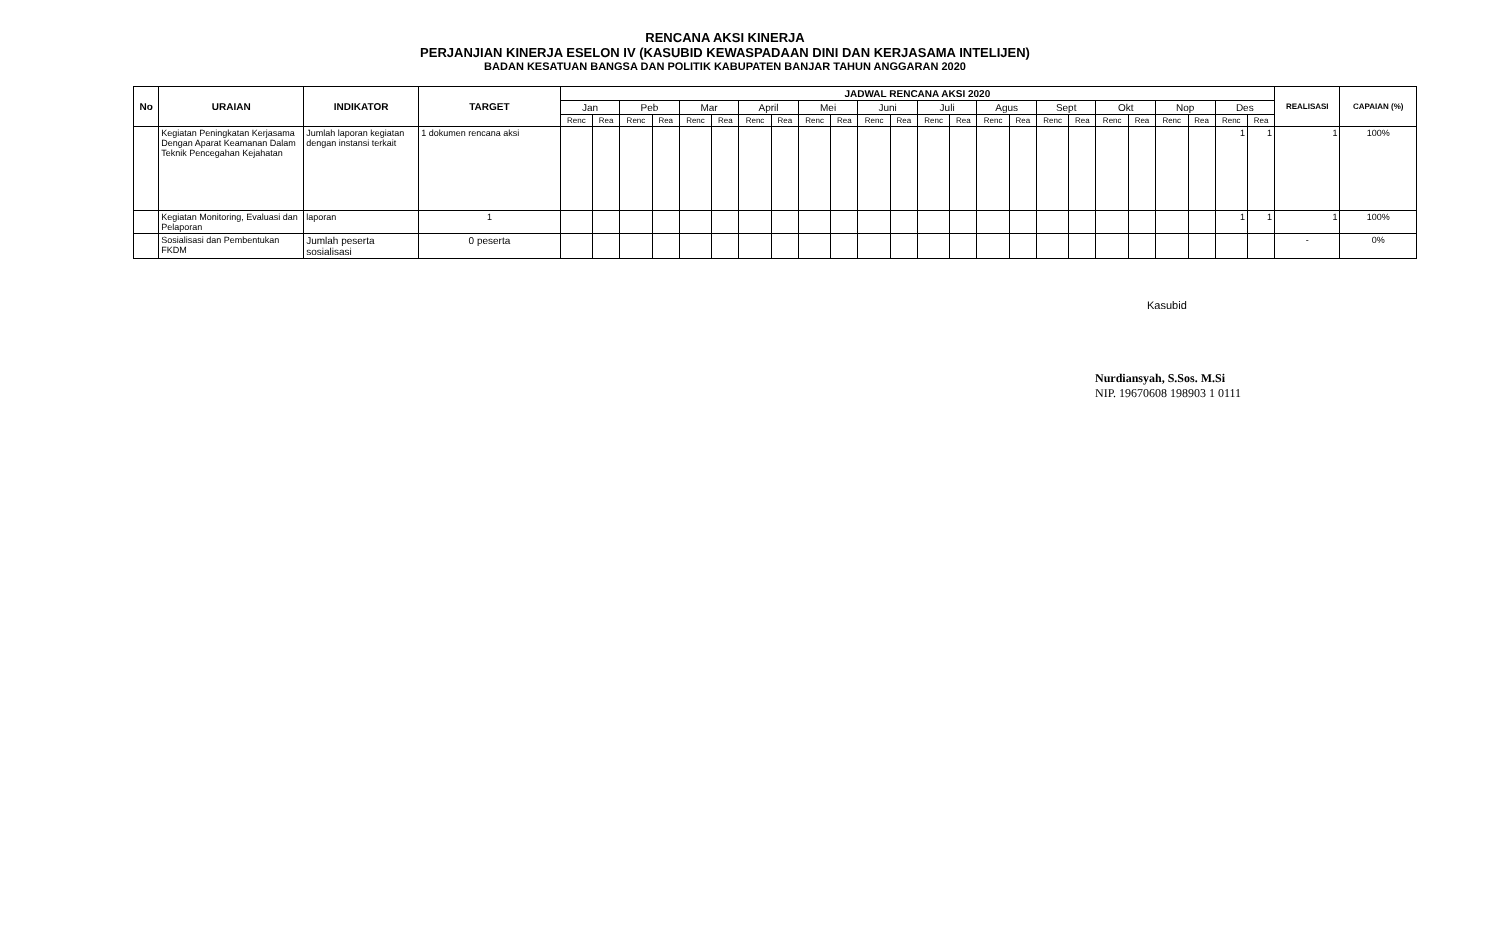RENCANA AKSI KINERJA
PERJANJIAN KINERJA ESELON IV (KASUBID KEWASPADAAN DINI DAN KERJASAMA INTELIJEN)
BADAN KESATUAN BANGSA DAN POLITIK KABUPATEN BANJAR TAHUN ANGGARAN 2020
| No | URAIAN | INDIKATOR | TARGET | JADWAL RENCANA AKSI 2020 | | | | | | | | | | | | | | | | | | | | | | | | REALISASI | CAPAIAN (%) |
| --- | --- | --- | --- | --- | --- | --- | --- | --- | --- | --- | --- | --- | --- | --- | --- | --- | --- | --- | --- | --- | --- | --- | --- | --- | --- | --- | --- | --- | --- |
| | | | | Jan | | Peb | | Mar | | April | | Mei | | Juni | | Juli | | Agus | | Sept | | Okt | | Nop | | Des | | | |
| | | | | Renc | Rea | Renc | Rea | Renc | Rea | Renc | Rea | Renc | Rea | Renc | Rea | Renc | Rea | Renc | Rea | Renc | Rea | Renc | Rea | Renc | Rea | Renc | Rea | | |
| | Kegiatan Peningkatan Kerjasama Dengan Aparat Keamanan Dalam Teknik Pencegahan Kejahatan | Jumlah laporan kegiatan dengan instansi terkait | 1 dokumen rencana aksi | | | | | | | | | | | | | | | | | | | | | | | 1 | 1 | 1 | 100% |
| | Kegiatan Monitoring, Evaluasi dan Pelaporan | laporan | 1 | | | | | | | | | | | | | | | | | | | | | | | 1 | 1 | 1 | 100% |
| | Sosialisasi dan Pembentukan FKDM | Jumlah peserta sosialisasi | 0 peserta | | | | | | | | | | | | | | | | | | | | | | | | | - | 0% |
Kasubid
Nurdiansyah, S.Sos. M.Si
NIP. 19670608 198903 1 0111